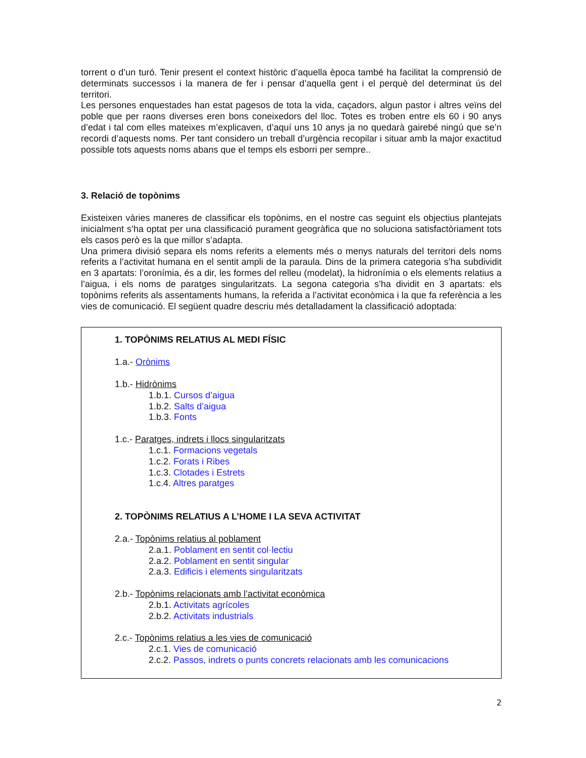torrent o d’un turó. Tenir present el context històric d’aquella època també ha facilitat la comprensió de determinats successos i la manera de fer i pensar d’aquella gent i el perquè del determinat ús del territori.
Les persones enquestades han estat pagesos de tota la vida, caçadors, algun pastor i altres veïns del poble que per raons diverses eren bons coneixedors del lloc. Totes es troben entre els 60 i 90 anys d’edat i tal com elles mateixes m’explicaven, d’aquí uns 10 anys ja no quedarà gairebé ningú que se’n recordi d’aquests noms. Per tant considero un treball d’urgència recopilar i situar amb la major exactitud possible tots aquests noms abans que el temps els esborri per sempre..
3. Relació de topònims
Existeixen vàries maneres de classificar els topònims, en el nostre cas seguint els objectius plantejats inicialment s’ha optat per una classificació purament geogràfica que no soluciona satisfactòriament tots els casos però es la que millor s’adapta.
Una primera divisió separa els noms referits a elements més o menys naturals del territori dels noms referits a l’activitat humana en el sentit ampli de la paraula. Dins de la primera categoria s’ha subdividit en 3 apartats: l’oronímia, és a dir, les formes del relleu (modelat), la hidronímia o els elements relatius a l’aigua, i els noms de paratges singularitzats. La segona categoria s’ha dividit en 3 apartats: els topònims referits als assentaments humans, la referida a l’activitat econòmica i la que fa referència a les vies de comunicació. El següent quadre descriu més detalladament la classificació adoptada:
1. TOPÒNIMS RELATIUS AL MEDI FÍSIC
1.a.- Orònims
1.b.- Hidrònims
1.b.1. Cursos d’aigua
1.b.2. Salts d’aigua
1.b.3. Fonts
1.c.- Paratges, indrets i llocs singularitzats
1.c.1. Formacions vegetals
1.c.2. Forats i Ribes
1.c.3. Clotades i Estrets
1.c.4. Altres paratges
2. TOPÒNIMS RELATIUS A L’HOME I LA SEVA ACTIVITAT
2.a.- Topònims relatius al poblament
2.a.1. Poblament en sentit col·lectiu
2.a.2. Poblament en sentit singular
2.a.3. Edificis i elements singularitzats
2.b.- Topònims relacionats amb l’activitat econòmica
2.b.1. Activitats agrícoles
2.b.2. Activitats industrials
2.c.- Topònims relatius a les vies de comunicació
2.c.1. Vies de comunicació
2.c.2. Passos, indrets o punts concrets relacionats amb les comunicacions
2